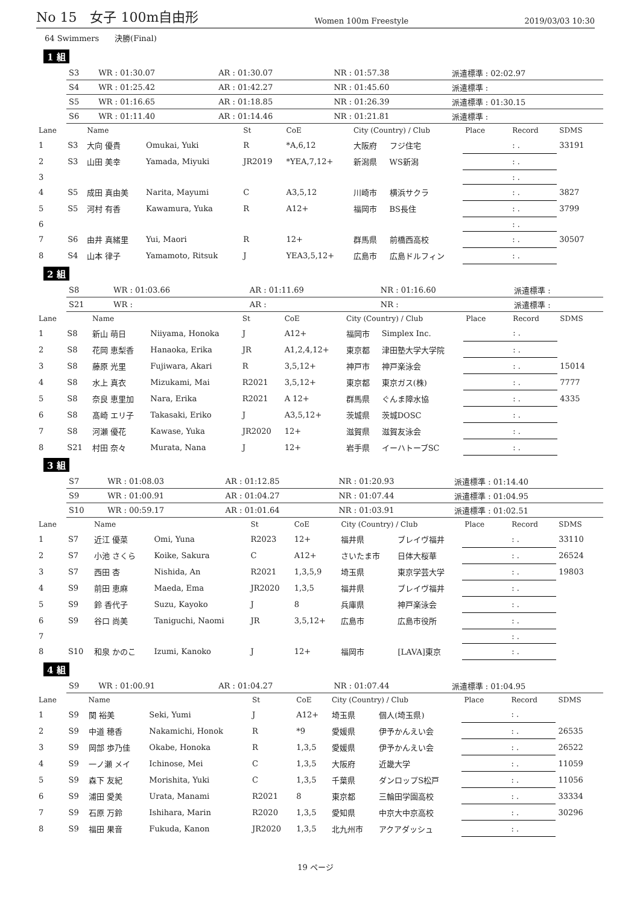No 15　女子 100m自由形 Women 100m Freestyle 2019/03/03 10:30
64 Swimmers　　決勝(Final)
1 組
| S3 | WR : 01:30.07 | AR : 01:30.07 | NR : 01:57.38 | 派遣標準 : 02:02.97 |
| S4 | WR : 01:25.42 | AR : 01:42.27 | NR : 01:45.60 | 派遣標準 : |
| S5 | WR : 01:16.65 | AR : 01:18.85 | NR : 01:26.39 | 派遣標準 : 01:30.15 |
| S6 | WR : 01:11.40 | AR : 01:14.46 | NR : 01:21.81 | 派遣標準 : |
| Lane | | Name | | St | CoE | City (Country) / Club | | Place | Record | SDMS |
| --- | --- | --- | --- | --- | --- | --- | --- | --- | --- | --- |
| 1 | S3 | 大向 優貴 | Omukai, Yuki | R | *A,6,12 | 大阪府 | フジ住宅 | | : . | 33191 |
| 2 | S3 | 山田 美幸 | Yamada, Miyuki | JR2019 | *YEA,7,12+ | 新潟県 | WS新潟 | | : . | |
| 3 | | | | | | | | | : . | |
| 4 | S5 | 成田 真由美 | Narita, Mayumi | C | A3,5,12 | 川崎市 | 横浜サクラ | | : . | 3827 |
| 5 | S5 | 河村 有香 | Kawamura, Yuka | R | A12+ | 福岡市 | BS長住 | | : . | 3799 |
| 6 | | | | | | | | | : . | |
| 7 | S6 | 由井 真緒里 | Yui, Maori | R | 12+ | 群馬県 | 前橋西高校 | | : . | 30507 |
| 8 | S4 | 山本 律子 | Yamamoto, Ritsuk | J | YEA3,5,12+ | 広島市 | 広島ドルフィン | | : . | |
2 組
| S8 | WR : 01:03.66 | AR : 01:11.69 | NR : 01:16.60 | 派遣標準 : |
| S21 | WR : | AR : | NR : | 派遣標準 : |
| Lane | | Name | | St | CoE | City (Country) / Club | | Place | Record | SDMS |
| --- | --- | --- | --- | --- | --- | --- | --- | --- | --- | --- |
| 1 | S8 | 新山 萌日 | Niiyama, Honoka | J | A12+ | 福岡市 | Simplex Inc. | | : . | |
| 2 | S8 | 花岡 恵梨香 | Hanaoka, Erika | JR | A1,2,4,12+ | 東京都 | 津田塾大学大学院 | | : . | |
| 3 | S8 | 藤原 光里 | Fujiwara, Akari | R | 3,5,12+ | 神戸市 | 神戸楽泳会 | | : . | 15014 |
| 4 | S8 | 水上 真衣 | Mizukami, Mai | R2021 | 3,5,12+ | 東京都 | 東京ガス(株) | | : . | 7777 |
| 5 | S8 | 奈良 恵里加 | Nara, Erika | R2021 | A 12+ | 群馬県 | ぐんま障水協 | | : . | 4335 |
| 6 | S8 | 髙崎 エリ子 | Takasaki, Eriko | J | A3,5,12+ | 茨城県 | 茨城DOSC | | : . | |
| 7 | S8 | 河瀬 優花 | Kawase, Yuka | JR2020 | 12+ | 滋賀県 | 滋賀友泳会 | | : . | |
| 8 | S21 | 村田 奈々 | Murata, Nana | J | 12+ | 岩手県 | イーハトーブSC | | : . | |
3 組
| S7 | WR : 01:08.03 | AR : 01:12.85 | NR : 01:20.93 | 派遣標準 : 01:14.40 |
| S9 | WR : 01:00.91 | AR : 01:04.27 | NR : 01:07.44 | 派遣標準 : 01:04.95 |
| S10 | WR : 00:59.17 | AR : 01:01.64 | NR : 01:03.91 | 派遣標準 : 01:02.51 |
| Lane | | Name | | St | CoE | City (Country) / Club | | Place | Record | SDMS |
| --- | --- | --- | --- | --- | --- | --- | --- | --- | --- | --- |
| 1 | S7 | 近江 優菜 | Omi, Yuna | R2023 | 12+ | 福井県 | ブレイヴ福井 | | : . | 33110 |
| 2 | S7 | 小池 さくら | Koike, Sakura | C | A12+ | さいたま市 | 日体大桜華 | | : . | 26524 |
| 3 | S7 | 西田 杏 | Nishida, An | R2021 | 1,3,5,9 | 埼玉県 | 東京学芸大学 | | : . | 19803 |
| 4 | S9 | 前田 恵麻 | Maeda, Ema | JR2020 | 1,3,5 | 福井県 | ブレイヴ福井 | | : . | |
| 5 | S9 | 鈴 香代子 | Suzu, Kayoko | J | 8 | 兵庫県 | 神戸楽泳会 | | : . | |
| 6 | S9 | 谷口 尚美 | Taniguchi, Naomi | JR | 3,5,12+ | 広島市 | 広島市役所 | | : . | |
| 7 | | | | | | | | | : . | |
| 8 | S10 | 和泉 かのこ | Izumi, Kanoko | J | 12+ | 福岡市 | [LAVA]東京 | | : . | |
4 組
| S9 | WR : 01:00.91 | AR : 01:04.27 | NR : 01:07.44 | 派遣標準 : 01:04.95 |
| Lane | | Name | | St | CoE | City (Country) / Club | | Place | Record | SDMS |
| --- | --- | --- | --- | --- | --- | --- | --- | --- | --- | --- |
| 1 | S9 | 関 裕美 | Seki, Yumi | J | A12+ | 埼玉県 | 個人(埼玉県) | | : . | |
| 2 | S9 | 中道 穂香 | Nakamichi, Honok | R | *9 | 愛媛県 | 伊予かんえい会 | | : . | 26535 |
| 3 | S9 | 岡部 歩乃佳 | Okabe, Honoka | R | 1,3,5 | 愛媛県 | 伊予かんえい会 | | : . | 26522 |
| 4 | S9 | 一ノ瀬 メイ | Ichinose, Mei | C | 1,3,5 | 大阪府 | 近畿大学 | | : . | 11059 |
| 5 | S9 | 森下 友紀 | Morishita, Yuki | C | 1,3,5 | 千葉県 | ダンロップS松戸 | | : . | 11056 |
| 6 | S9 | 浦田 愛美 | Urata, Manami | R2021 | 8 | 東京都 | 三輪田学園高校 | | : . | 33334 |
| 7 | S9 | 石原 万鈴 | Ishihara, Marin | R2020 | 1,3,5 | 愛知県 | 中京大中京高校 | | : . | 30296 |
| 8 | S9 | 福田 果音 | Fukuda, Kanon | JR2020 | 1,3,5 | 北九州市 | アクアダッシュ | | : . | |
19 ページ